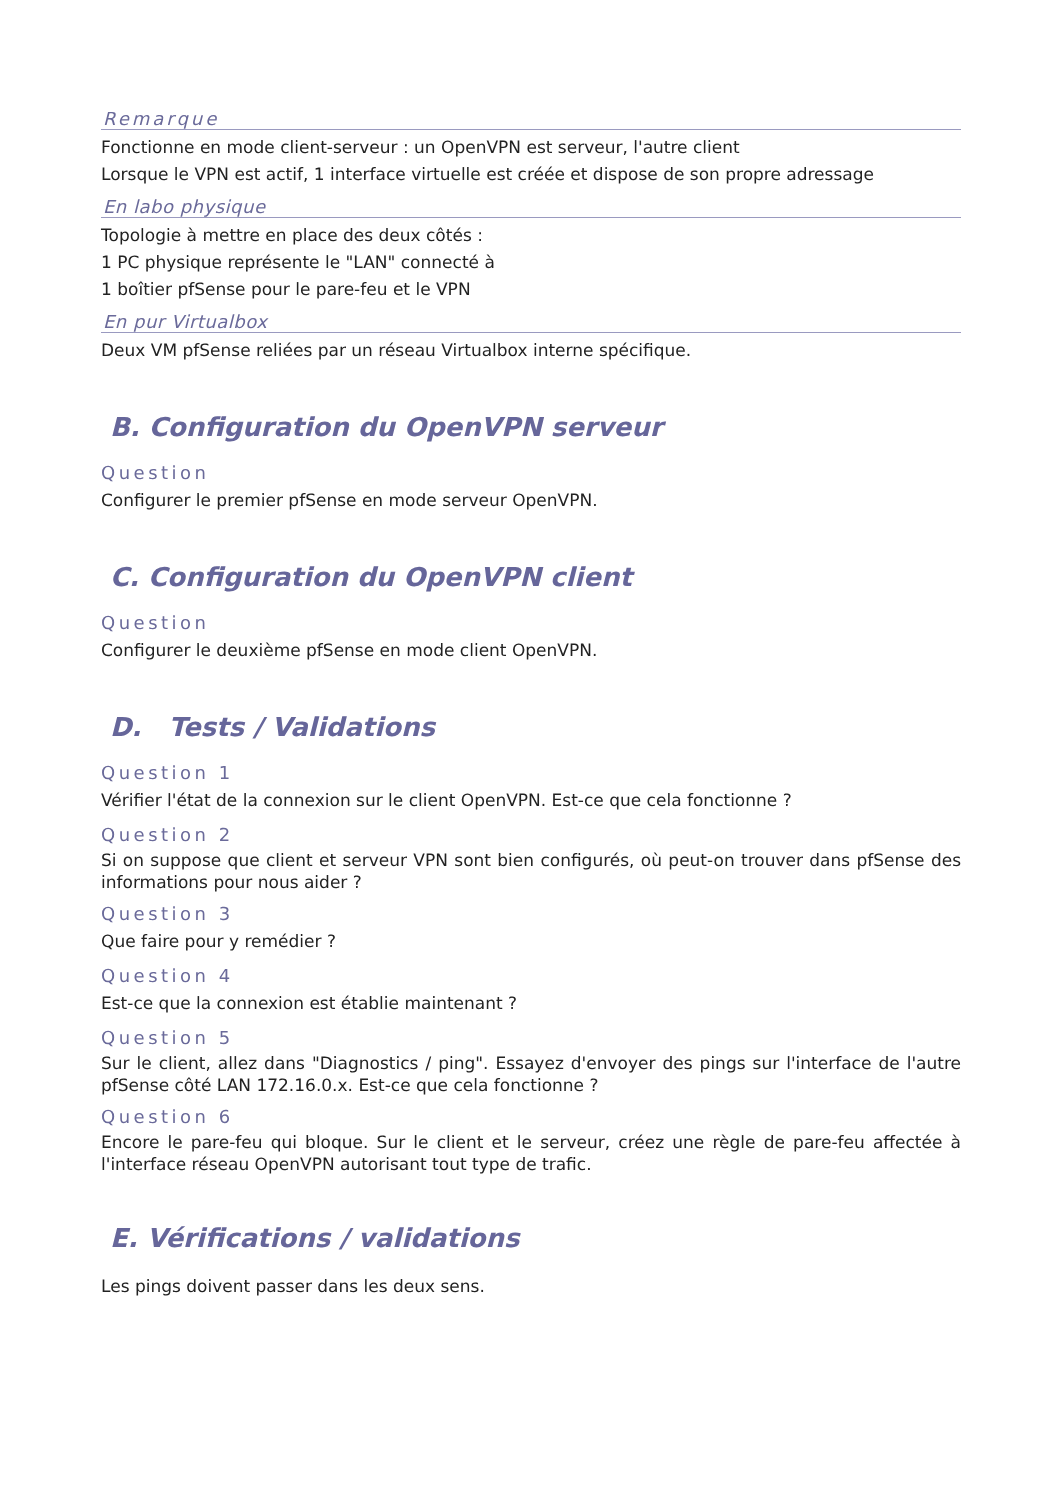Remarque
Fonctionne en mode client-serveur : un OpenVPN est serveur, l'autre client
Lorsque le VPN est actif, 1 interface virtuelle est créée et dispose de son propre adressage
En labo physique
Topologie à mettre en place des deux côtés :
1 PC physique représente le "LAN" connecté à
1 boîtier pfSense pour le pare-feu et le VPN
En pur Virtualbox
Deux VM pfSense reliées par un réseau Virtualbox interne spécifique.
B. Configuration du OpenVPN serveur
Question
Configurer le premier pfSense en mode serveur OpenVPN.
C. Configuration du OpenVPN client
Question
Configurer le deuxième pfSense en mode client OpenVPN.
D. Tests / Validations
Question 1
Vérifier l'état de la connexion sur le client OpenVPN. Est-ce que cela fonctionne ?
Question 2
Si on suppose que client et serveur VPN sont bien configurés, où peut-on trouver dans pfSense des informations pour nous aider ?
Question 3
Que faire pour y remédier ?
Question 4
Est-ce que la connexion est établie maintenant ?
Question 5
Sur le client, allez dans "Diagnostics / ping". Essayez d'envoyer des pings sur l'interface de l'autre pfSense côté LAN 172.16.0.x. Est-ce que cela fonctionne ?
Question 6
Encore le pare-feu qui bloque. Sur le client et le serveur, créez une règle de pare-feu affectée à l'interface réseau OpenVPN autorisant tout type de trafic.
E. Vérifications / validations
Les pings doivent passer dans les deux sens.